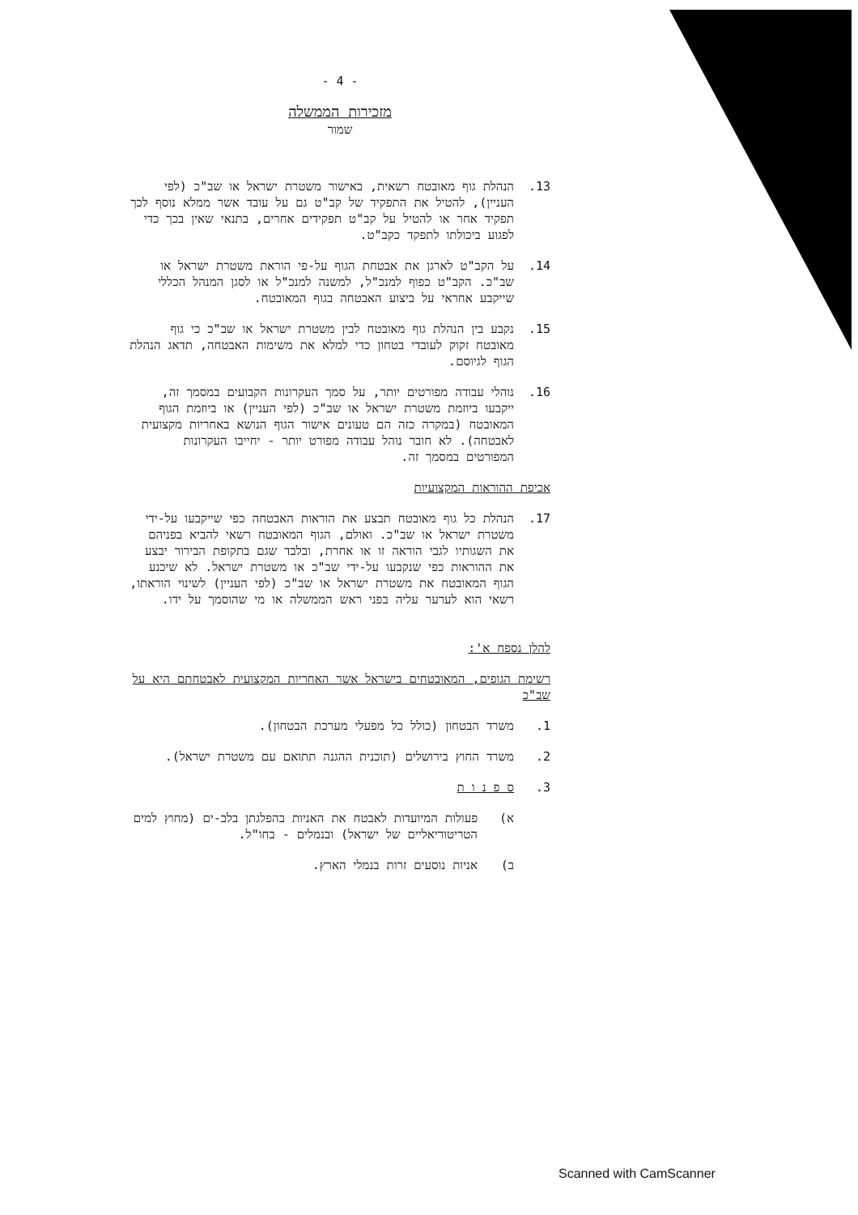- 4 -
מזכירות הממשלה
שמור
13. הנהלת גוף מאובטח רשאית, באישור משטרת ישראל או שב"כ (לפי העניין), להטיל את התפקיד של קב"ט גם על עובד אשר ממלא נוסף לכך תפקיד אחר או להטיל על קב"ט תפקידים אחרים, בתנאי שאין בכך כדי לפגוע ביכולתו לתפקד כקב"ט.
14. על הקב"ט לארגן את אבטחת הגוף על-פי הוראת משטרת ישראל או שב"כ. הקב"ט כפוף למנכ"ל, למשנה למנכ"ל או לסגן המנהל הכללי שייקבע אחראי על ביצוע האבטחה בגוף המאובטח.
15. נקבע בין הנהלת גוף מאובטח לבין משטרת ישראל או שב"כ כי גוף מאובטח זקוק לעובדי בטחון כדי למלא את משימות האבטחה, תדאג הנהלת הגוף לגיוסם.
16. נוהלי עבודה מפורטים יותר, על סמך העקרונות הקבועים במסמך זה, ייקבעו ביוזמת משטרת ישראל או שב"כ (לפי העניין) או ביוזמת הגוף המאובטח (במקרה כזה הם טעונים אישור הגוף הנושא באחריות מקצועית לאבטחה). לא חובר נוהל עבודה מפורט יותר - יחייבו העקרונות המפורטים במסמך זה.
אכיפת ההוראות המקצועיות
17. הנהלת כל גוף מאובטח תבצע את הוראות האבטחה כפי שייקבעו על-ידי משטרת ישראל או שב"כ. ואולם, הגוף המאובטח רשאי להביא בפניהם את השגותיו לגבי הוראה זו או אחרת, ובלבד שגם בתקופת הבירור יבצע את ההוראות כפי שנקבעו על-ידי שב"כ או משטרת ישראל. לא שיכנע הגוף המאובטח את משטרת ישראל או שב"כ (לפי העניין) לשינוי הוראתו, רשאי הוא לערער עליה בפני ראש הממשלה או מי שהוסמך על ידו.
להלן נספח א':
רשימת הגופים, המאובטחים בישראל אשר האחריות המקצועית לאבטחתם היא על שב"כ
1. משרד הבטחון (כולל כל מפעלי מערכת הבטחון).
2. משרד החוץ בירושלים (תוכנית ההגנה תתואם עם משטרת ישראל).
3. ס פ נ ו ת
א) פעולות המיועדות לאבטח את האניות בהפלגתן בלב-ים (מחוץ למים הטריטוריאליים של ישראל) ובנמלים - בחו"ל.
ב) אניות נוסעים זרות בנמלי הארץ.
Scanned with CamScanner